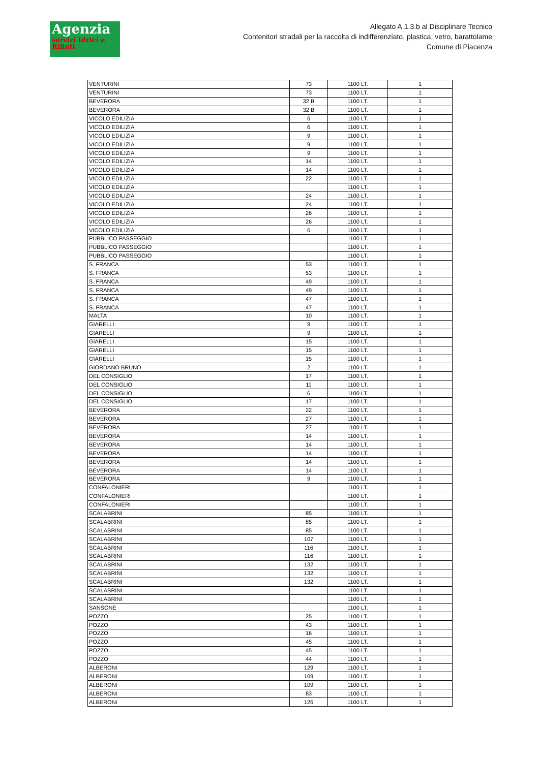Agenzia
servizi Idrici e Rifiuti
Allegato A.1.3.b al Disciplinare Tecnico
Contenitori stradali per la raccolta di indifferenziato, plastica, vetro, barattolame
Comune di Piacenza
| VENTURINI | 73 | 1100 LT. | 1 |
| VENTURINI | 73 | 1100 LT. | 1 |
| BEVERORA | 32 B | 1100 LT. | 1 |
| BEVERORA | 32 B | 1100 LT. | 1 |
| VICOLO EDILIZIA | 6 | 1100 LT. | 1 |
| VICOLO EDILIZIA | 6 | 1100 LT. | 1 |
| VICOLO EDILIZIA | 9 | 1100 LT. | 1 |
| VICOLO EDILIZIA | 9 | 1100 LT. | 1 |
| VICOLO EDILIZIA | 9 | 1100 LT. | 1 |
| VICOLO EDILIZIA | 14 | 1100 LT. | 1 |
| VICOLO EDILIZIA | 14 | 1100 LT. | 1 |
| VICOLO EDILIZIA | 22 | 1100 LT. | 1 |
| VICOLO EDILIZIA | | 1100 LT. | 1 |
| VICOLO EDILIZIA | 24 | 1100 LT. | 1 |
| VICOLO EDILIZIA | 24 | 1100 LT. | 1 |
| VICOLO EDILIZIA | 26 | 1100 LT. | 1 |
| VICOLO EDILIZIA | 26 | 1100 LT. | 1 |
| VICOLO EDILIZIA | 6 | 1100 LT. | 1 |
| PUBBLICO PASSEGGIO | | 1100 LT. | 1 |
| PUBBLICO PASSEGGIO | | 1100 LT. | 1 |
| PUBBLICO PASSEGGIO | | 1100 LT. | 1 |
| S. FRANCA | 53 | 1100 LT. | 1 |
| S. FRANCA | 53 | 1100 LT. | 1 |
| S. FRANCA | 49 | 1100 LT. | 1 |
| S. FRANCA | 49 | 1100 LT. | 1 |
| S. FRANCA | 47 | 1100 LT. | 1 |
| S. FRANCA | 47 | 1100 LT. | 1 |
| MALTA | 10 | 1100 LT. | 1 |
| GIARELLI | 9 | 1100 LT. | 1 |
| GIARELLI | 9 | 1100 LT. | 1 |
| GIARELLI | 15 | 1100 LT. | 1 |
| GIARELLI | 15 | 1100 LT. | 1 |
| GIARELLI | 15 | 1100 LT. | 1 |
| GIORDANO BRUNO | 2 | 1100 LT. | 1 |
| DEL CONSIGLIO | 17 | 1100 LT. | 1 |
| DEL CONSIGLIO | 11 | 1100 LT. | 1 |
| DEL CONSIGLIO | 6 | 1100 LT. | 1 |
| DEL CONSIGLIO | 17 | 1100 LT. | 1 |
| BEVERORA | 22 | 1100 LT. | 1 |
| BEVERORA | 27 | 1100 LT. | 1 |
| BEVERORA | 27 | 1100 LT. | 1 |
| BEVERORA | 14 | 1100 LT. | 1 |
| BEVERORA | 14 | 1100 LT. | 1 |
| BEVERORA | 14 | 1100 LT. | 1 |
| BEVERORA | 14 | 1100 LT. | 1 |
| BEVERORA | 14 | 1100 LT. | 1 |
| BEVERORA | 9 | 1100 LT. | 1 |
| CONFALONIERI | | 1100 LT. | 1 |
| CONFALONIERI | | 1100 LT. | 1 |
| CONFALONIERI | | 1100 LT. | 1 |
| SCALABRINI | 85 | 1100 LT. | 1 |
| SCALABRINI | 85 | 1100 LT. | 1 |
| SCALABRINI | 85 | 1100 LT. | 1 |
| SCALABRINI | 107 | 1100 LT. | 1 |
| SCALABRINI | 116 | 1100 LT. | 1 |
| SCALABRINI | 116 | 1100 LT. | 1 |
| SCALABRINI | 132 | 1100 LT. | 1 |
| SCALABRINI | 132 | 1100 LT. | 1 |
| SCALABRINI | 132 | 1100 LT. | 1 |
| SCALABRINI | | 1100 LT. | 1 |
| SCALABRINI | | 1100 LT. | 1 |
| SANSONE | | 1100 LT. | 1 |
| POZZO | 25 | 1100 LT. | 1 |
| POZZO | 43 | 1100 LT. | 1 |
| POZZO | 16 | 1100 LT. | 1 |
| POZZO | 45 | 1100 LT. | 1 |
| POZZO | 45 | 1100 LT. | 1 |
| POZZO | 44 | 1100 LT. | 1 |
| ALBERONI | 129 | 1100 LT. | 1 |
| ALBERONI | 109 | 1100 LT. | 1 |
| ALBERONI | 109 | 1100 LT. | 1 |
| ALBERONI | 83 | 1100 LT. | 1 |
| ALBERONI | 126 | 1100 LT. | 1 |